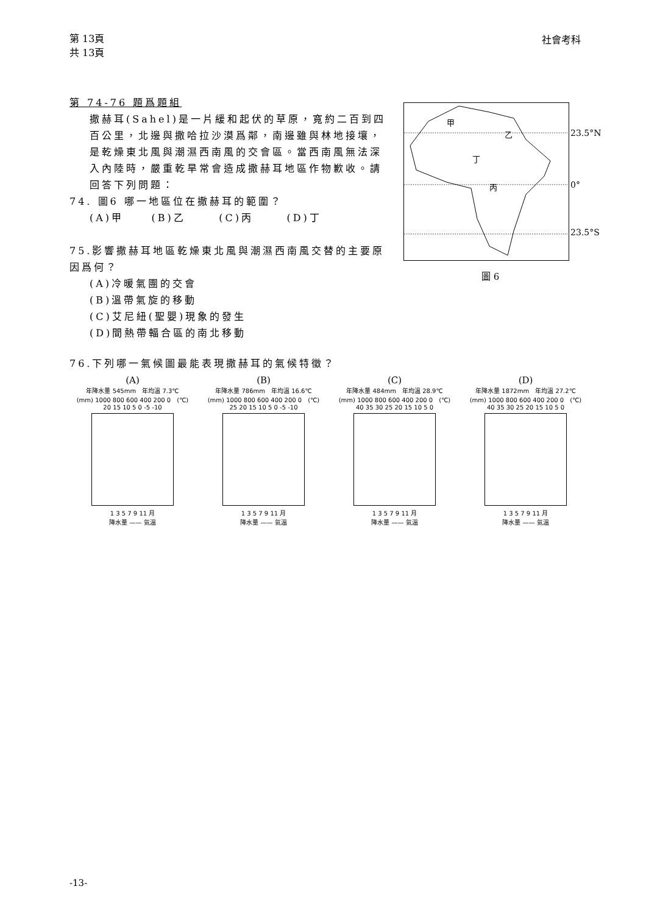第 13頁
共 13頁
社會考科
第 74-76 題爲題組
撒赫耳(Sahel)是一片緩和起伏的草原，寬約二百到四百公里，北邊與撒哈拉沙漠爲鄰，南邊雖與林地接壤，是乾燥東北風與潮濕西南風的交會區。當西南風無法深入內陸時，嚴重乾旱常會造成撒赫耳地區作物歉收。請回答下列問題：
74. 圖6 哪一地區位在撒赫耳的範圍？
(A)甲 (B)乙 (C)丙 (D)丁
75.影響撒赫耳地區乾燥東北風與潮濕西南風交替的主要原因爲何？
(A)冷暖氣團的交會
(B)溫帶氣旋的移動
(C)艾尼紐(聖嬰)現象的發生
(D)間熱帶輻合區的南北移動
甲
乙
丁
丙
23.5°N
0°
23.5°S
圖 6
76.下列哪一氣候圖最能表現撒赫耳的氣候特徵？
(A)
年降水量 545mm　年均溫 7.3℃
(mm) 1000 800 600 400 200 0　(℃) 20 15 10 5 0 -5 -10
1 3 5 7 9 11 月
降水量 —— 氣溫
(B)
年降水量 786mm　年均溫 16.6℃
(mm) 1000 800 600 400 200 0　(℃) 25 20 15 10 5 0 -5 -10
1 3 5 7 9 11 月
降水量 —— 氣溫
(C)
年降水量 484mm　年均溫 28.9℃
(mm) 1000 800 600 400 200 0　(℃) 40 35 30 25 20 15 10 5 0
1 3 5 7 9 11 月
降水量 —— 氣溫
(D)
年降水量 1872mm　年均溫 27.2℃
(mm) 1000 800 600 400 200 0　(℃) 40 35 30 25 20 15 10 5 0
1 3 5 7 9 11 月
降水量 —— 氣溫
-13-